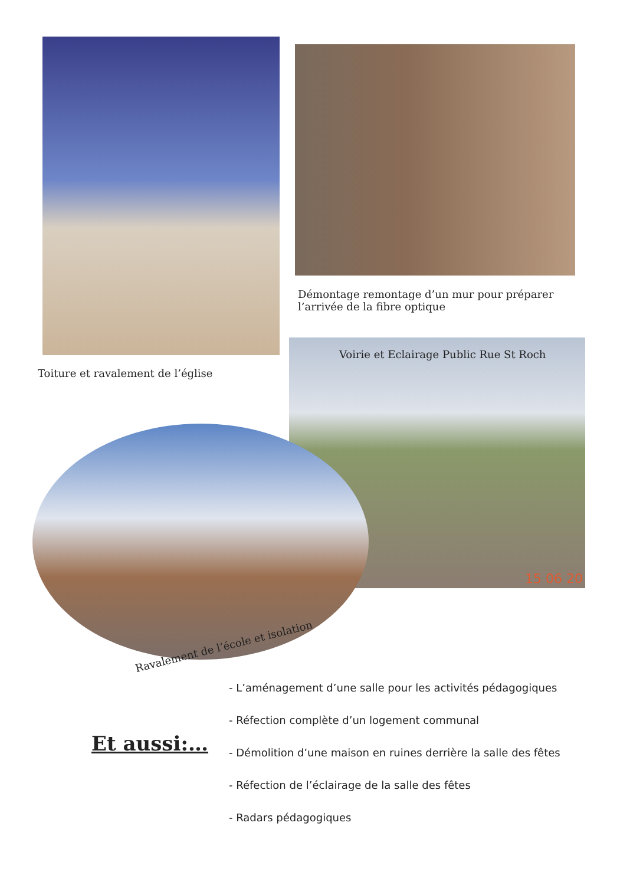Démontage remontage d’un mur pour préparer l’arrivée de la fibre optique
Voirie et Eclairage Public Rue St Roch
Toiture et ravalement de l’église
Ravalement de l’école et isolation
15 06 20
Et aussi:…
- L’aménagement d’une salle pour les activités pédagogiques
- Réfection complète d’un logement communal
- Démolition d’une maison en ruines derrière la salle des fêtes
- Réfection de l’éclairage de la salle des fêtes
- Radars pédagogiques